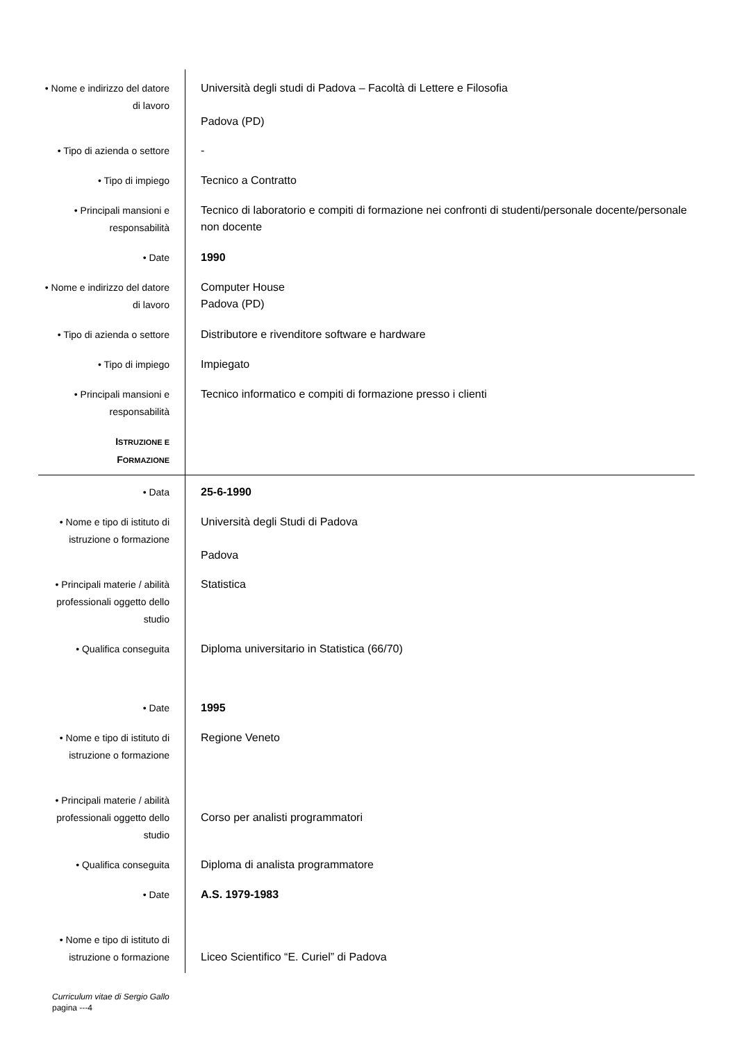| • Nome e indirizzo del datore di lavoro | Università degli studi di Padova – Facoltà di Lettere e Filosofia Padova (PD) |
| • Tipo di azienda o settore | - |
| • Tipo di impiego | Tecnico a Contratto |
| • Principali mansioni e responsabilità | Tecnico di laboratorio e compiti di formazione nei confronti di studenti/personale docente/personale non docente |
| • Date | 1990 |
| • Nome e indirizzo del datore di lavoro | Computer House Padova (PD) |
| • Tipo di azienda o settore | Distributore e rivenditore software e hardware |
| • Tipo di impiego | Impiegato |
| • Principali mansioni e responsabilità | Tecnico informatico e compiti di formazione presso i clienti |
| I STRUZIONE E F ORMAZIONE | |
| • Data | 25-6-1990 |
| • Nome e tipo di istituto di istruzione o formazione | Università degli Studi di Padova Padova |
| • Principali materie / abilità professionali oggetto dello studio | Statistica |
| • Qualifica conseguita | Diploma universitario in Statistica (66/70) |
| • Date | 1995 |
| • Nome e tipo di istituto di istruzione o formazione | Regione Veneto |
| • Principali materie / abilità professionali oggetto dello studio | Corso per analisti programmatori |
| • Qualifica conseguita | Diploma di analista programmatore |
| • Date | A.S. 1979-1983 |
| • Nome e tipo di istituto di istruzione o formazione | Liceo Scientifico “E. Curiel” di Padova |
Curriculum vitae di Sergio Gallo
pagina ---4